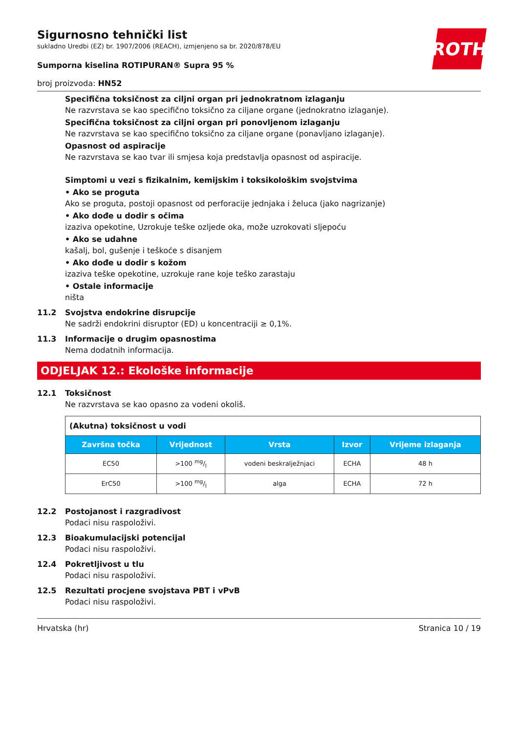ROTH
Sigurnosno tehnički list
sukladno Uredbi (EZ) br. 1907/2006 (REACH), izmjenjeno sa br. 2020/878/EU
Sumporna kiselina ROTIPURAN® Supra 95 %
broj proizvoda: HN52
Specifična toksičnost za ciljni organ pri jednokratnom izlaganju
Ne razvrstava se kao specifično toksično za ciljane organe (jednokratno izlaganje).
Specifična toksičnost za ciljni organ pri ponovljenom izlaganju
Ne razvrstava se kao specifično toksično za ciljane organe (ponavljano izlaganje).
Opasnost od aspiracije
Ne razvrstava se kao tvar ili smjesa koja predstavlja opasnost od aspiracije.
Simptomi u vezi s fizikalnim, kemijskim i toksikološkim svojstvima
• Ako se proguta
Ako se proguta, postoji opasnost od perforacije jednjaka i želuca (jako nagrizanje)
• Ako dođe u dodir s očima
izaziva opekotine, Uzrokuje teške ozljede oka, može uzrokovati sljepoću
• Ako se udahne
kašalj, bol, gušenje i teškoće s disanjem
• Ako dođe u dodir s kožom
izaziva teške opekotine, uzrokuje rane koje teško zarastaju
• Ostale informacije
ništa
11.2 Svojstva endokrine disrupcije
Ne sadrži endokrini disruptor (ED) u koncentraciji ≥ 0,1%.
11.3 Informacije o drugim opasnostima
Nema dodatnih informacija.
ODJELJAK 12.: Ekološke informacije
12.1 Toksičnost
Ne razvrstava se kao opasno za vodeni okoliš.
| (Akutna) toksičnost u vodi | | | | |
| Završna točka | Vrijednost | Vrsta | Izvor | Vrijeme izlaganja |
| EC50 | >100 mg/l | vodeni beskralježnjaci | ECHA | 48 h |
| ErC50 | >100 mg/l | alga | ECHA | 72 h |
12.2 Postojanost i razgradivost
Podaci nisu raspoloživi.
12.3 Bioakumulacijski potencijal
Podaci nisu raspoloživi.
12.4 Pokretljivost u tlu
Podaci nisu raspoloživi.
12.5 Rezultati procjene svojstava PBT i vPvB
Podaci nisu raspoloživi.
Hrvatska (hr) Stranica 10 / 19